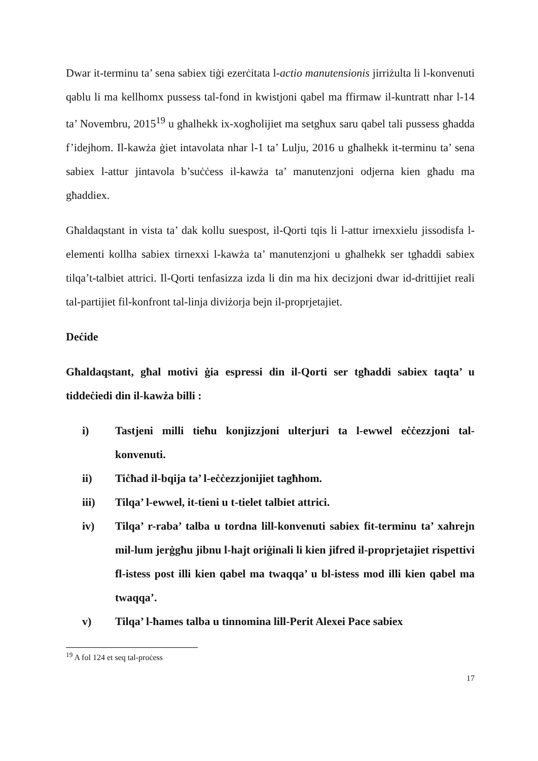Dwar it-terminu ta’ sena sabiex tiġi ezerċitata l-actio manutensionis jirriżulta li l-konvenuti qablu li ma kellhomx pussess tal-fond in kwistjoni qabel ma ffirmaw il-kuntratt nhar l-14 ta’ Novembru, 2015<sup>19</sup> u għalhekk ix-xogħolijiet ma setgħux saru qabel tali pussess għadda f’idejhom. Il-kawża ġiet intavolata nhar l-1 ta’ Lulju, 2016 u għalhekk it-terminu ta’ sena sabiex l-attur jintavola b’suċċess il-kawża ta’ manutenzjoni odjerna kien għadu ma għaddiex.
Għaldaqstant in vista ta’ dak kollu suespost, il-Qorti tqis li l-attur irnexxielu jissodisfa l-elementi kollha sabiex tirnexxi l-kawża ta’ manutenzjoni u għalhekk ser tgħaddi sabiex tilqa’t-talbiet attrici. Il-Qorti tenfasizza izda li din ma hix decizjoni dwar id-drittijiet reali tal-partijiet fil-konfront tal-linja diviżorja bejn il-proprjetajiet.
Deċide
Għaldaqstant, għal motivi ġia espressi din il-Qorti ser tgħaddi sabiex taqta’ u tiddeċiedi din il-kawża billi :
i) Tastjeni milli tieħu konjizzjoni ulterjuri ta l-ewwel eċċezzjoni tal-konvenuti.
ii) Tiċħad il-bqija ta’ l-eċċezzjonijiet tagħhom.
iii) Tilqa’ l-ewwel, it-tieni u t-tielet talbiet attrici.
iv) Tilqa’ r-raba’ talba u tordna lill-konvenuti sabiex fit-terminu ta’ xahrejn mil-lum jerġgħu jibnu l-hajt oriġinali li kien jifred il-proprjetajiet rispettivi fl-istess post illi kien qabel ma twaqqa’ u bl-istess mod illi kien qabel ma twaqqa’.
v) Tilqa’ l-ħames talba u tinnomina lill-Perit Alexei Pace sabiex
<sup>19</sup> A fol 124 et seq tal-proċess
17